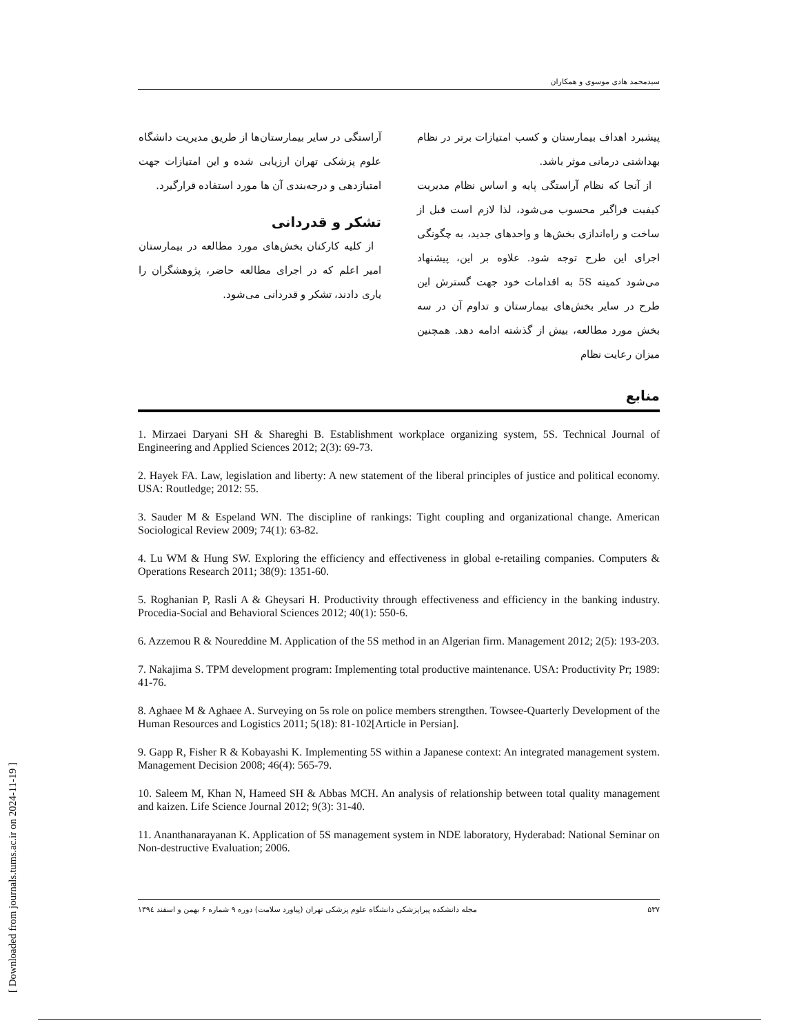[ Downloaded from journals.tums.ac.ir on 2024-11-19 ]
سیدمحمد هادی موسوی و همکاران
پیشبرد اهداف بیمارستان و کسب امتیازات برتر در نظام بهداشتی درمانی موثر باشد.
از آنجا که نظام آراستگی پایه و اساس نظام مدیریت کیفیت فراگیر محسوب می‌شود، لذا لازم است قبل از ساخت و راه‌اندازی بخش‌ها و واحدهای جدید، به چگونگی اجرای این طرح توجه شود. علاوه بر این، پیشنهاد می‌شود کمیته 5S به اقدامات خود جهت گسترش این طرح در سایر بخش‌های بیمارستان و تداوم آن در سه بخش مورد مطالعه، بیش از گذشته ادامه دهد. همچنین میزان رعایت نظام
آراستگی در سایر بیمارستان‌ها از طریق مدیریت دانشگاه علوم پزشکی تهران ارزیابی شده و این امتیازات جهت امتیازدهی و درجه‌بندی آن ها مورد استفاده قرارگیرد.
تشکر و قدردانی
از کلیه کارکنان بخش‌های مورد مطالعه در بیمارستان امیر اعلم که در اجرای مطالعه حاضر، پژوهشگران را یاری دادند، تشکر و قدردانی می‌شود.
منابع
1. Mirzaei Daryani SH & Shareghi B. Establishment workplace organizing system, 5S. Technical Journal of Engineering and Applied Sciences 2012; 2(3): 69-73.
2. Hayek FA. Law, legislation and liberty: A new statement of the liberal principles of justice and political economy. USA: Routledge; 2012: 55.
3. Sauder M & Espeland WN. The discipline of rankings: Tight coupling and organizational change. American Sociological Review 2009; 74(1): 63-82.
4. Lu WM & Hung SW. Exploring the efficiency and effectiveness in global e-retailing companies. Computers & Operations Research 2011; 38(9): 1351-60.
5. Roghanian P, Rasli A & Gheysari H. Productivity through effectiveness and efficiency in the banking industry. Procedia-Social and Behavioral Sciences 2012; 40(1): 550-6.
6. Azzemou R & Noureddine M. Application of the 5S method in an Algerian firm. Management 2012; 2(5): 193-203.
7. Nakajima S. TPM development program: Implementing total productive maintenance. USA: Productivity Pr; 1989: 41-76.
8. Aghaee M & Aghaee A. Surveying on 5s role on police members strengthen. Towsee-Quarterly Development of the Human Resources and Logistics 2011; 5(18): 81-102[Article in Persian].
9. Gapp R, Fisher R & Kobayashi K. Implementing 5S within a Japanese context: An integrated management system. Management Decision 2008; 46(4): 565-79.
10. Saleem M, Khan N, Hameed SH & Abbas MCH. An analysis of relationship between total quality management and kaizen. Life Science Journal 2012; 9(3): 31-40.
11. Ananthanarayanan K. Application of 5S management system in NDE laboratory, Hyderabad: National Seminar on Non-destructive Evaluation; 2006.
۵۳۷ مجله دانشکده پیراپزشکی دانشگاه علوم پزشکی تهران (پیاورد سلامت) دوره ۹ شماره ۶ بهمن و اسفند ۱۳۹٤